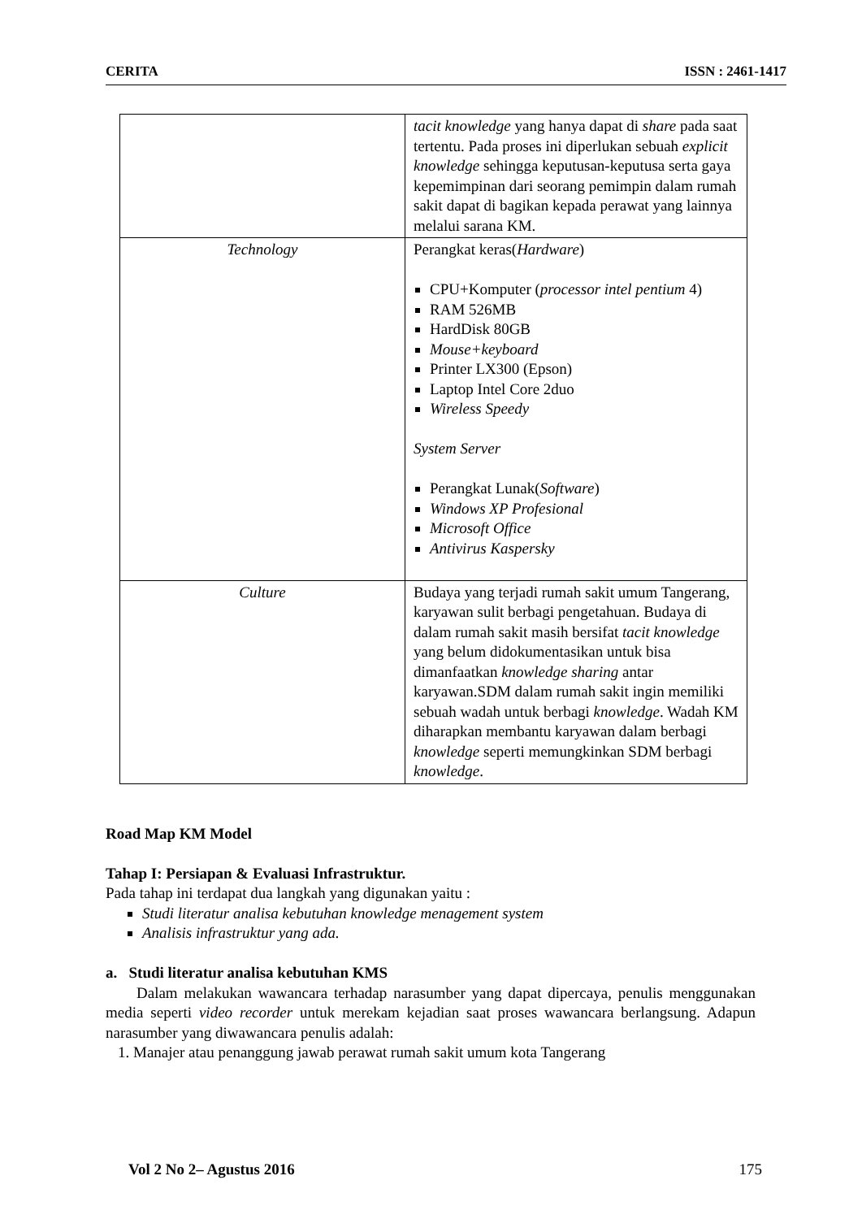CERITA ISSN : 2461-1417
| | tacit knowledge yang hanya dapat di share pada saat tertentu. Pada proses ini diperlukan sebuah explicit knowledge sehingga keputusan-keputusa serta gaya kepemimpinan dari seorang pemimpin dalam rumah sakit dapat di bagikan kepada perawat yang lainnya melalui sarana KM. |
| Technology | Perangkat keras( Hardware ) CPU+Komputer ( processor intel pentium 4) RAM 526MB HardDisk 80GB Mouse+keyboard Printer LX300 (Epson) Laptop Intel Core 2duo Wireless Speedy System Server Perangkat Lunak( Software ) Windows XP Profesional Microsoft Office Antivirus Kaspersky |
| Culture | Budaya yang terjadi rumah sakit umum Tangerang, karyawan sulit berbagi pengetahuan. Budaya di dalam rumah sakit masih bersifat tacit knowledge yang belum didokumentasikan untuk bisa dimanfaatkan knowledge sharing antar karyawan.SDM dalam rumah sakit ingin memiliki sebuah wadah untuk berbagi knowledge . Wadah KM diharapkan membantu karyawan dalam berbagi knowledge seperti memungkinkan SDM berbagi knowledge . |
Road Map KM Model
Tahap I: Persiapan & Evaluasi Infrastruktur.
Pada tahap ini terdapat dua langkah yang digunakan yaitu :
Studi literatur analisa kebutuhan knowledge menagement system
Analisis infrastruktur yang ada.
a. Studi literatur analisa kebutuhan KMS
Dalam melakukan wawancara terhadap narasumber yang dapat dipercaya, penulis menggunakan media seperti video recorder untuk merekam kejadian saat proses wawancara berlangsung. Adapun narasumber yang diwawancara penulis adalah:
1. Manajer atau penanggung jawab perawat rumah sakit umum kota Tangerang
Vol 2 No 2– Agustus 2016 175